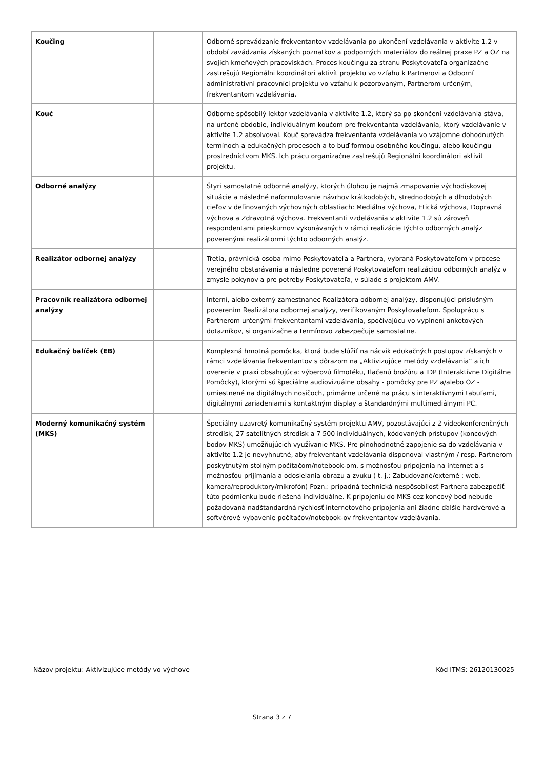| Koučing | | Odborné sprevádzanie frekventantov vzdelávania po ukončení vzdelávania v aktivite 1.2 v období zavádzania získaných poznatkov a podporných materiálov do reálnej praxe PZ a OZ na svojich kmeňových pracoviskách. Proces koučingu za stranu Poskytovateľa organizačne zastrešujú Regionálni koordinátori aktivít projektu vo vzťahu k Partnerovi a Odborní administratívni pracovníci projektu vo vzťahu k pozorovaným, Partnerom určeným, frekventantom vzdelávania. |
| Kouč | | Odborne spôsobilý lektor vzdelávania v aktivite 1.2, ktorý sa po skončení vzdelávania stáva, na určené obdobie, individuálnym koučom pre frekventanta vzdelávania, ktorý vzdelávanie v aktivite 1.2 absolvoval. Kouč sprevádza frekventanta vzdelávania vo vzájomne dohodnutých termínoch a edukačných procesoch a to buď formou osobného koučingu, alebo koučingu prostredníctvom MKS. Ich prácu organizačne zastrešujú Regionálni koordinátori aktivít projektu. |
| Odborné analýzy | | Štyri samostatné odborné analýzy, ktorých úlohou je najmä zmapovanie východiskovej situácie a následné naformulovanie návrhov krátkodobých, strednodobých a dlhodobých cieľov v definovaných výchovných oblastiach: Mediálna výchova, Etická výchova, Dopravná výchova a Zdravotná výchova. Frekventanti vzdelávania v aktivite 1.2 sú zároveň respondentami prieskumov vykonávaných v rámci realizácie týchto odborných analýz poverenými realizátormi týchto odborných analýz. |
| Realizátor odbornej analýzy | | Tretia, právnická osoba mimo Poskytovateľa a Partnera, vybraná Poskytovateľom v procese verejného obstarávania a následne poverená Poskytovateľom realizáciou odborných analýz v zmysle pokynov a pre potreby Poskytovateľa, v súlade s projektom AMV. |
| Pracovník realizátora odbornej analýzy | | Interní, alebo externý zamestnanec Realizátora odbornej analýzy, disponujúci príslušným poverením Realizátora odbornej analýzy, verifikovaným Poskytovateľom. Spoluprácu s Partnerom určenými frekventantami vzdelávania, spočívajúcu vo vyplnení anketových dotazníkov, si organizačne a termínovo zabezpečuje samostatne. |
| Edukačný balíček (EB) | | Komplexná hmotná pomôcka, ktorá bude slúžiť na nácvik edukačných postupov získaných v rámci vzdelávania frekventantov s dôrazom na „Aktivizujúce metódy vzdelávania“ a ich overenie v praxi obsahujúca: výberovú filmotéku, tlačenú brožúru a IDP (Interaktívne Digitálne Pomôcky), ktorými sú špeciálne audiovizuálne obsahy - pomôcky pre PZ a/alebo OZ - umiestnené na digitálnych nosičoch, primárne určené na prácu s interaktívnymi tabuľami, digitálnymi zariadeniami s kontaktným display a štandardnými multimediálnymi PC. |
| Moderný komunikačný systém (MKS) | | Špeciálny uzavretý komunikačný systém projektu AMV, pozostávajúci z 2 videokonferenčných stredísk, 27 satelitných stredísk a 7 500 individuálnych, kódovaných prístupov (koncových bodov MKS) umožňujúcich využívanie MKS. Pre plnohodnotné zapojenie sa do vzdelávania v aktivite 1.2 je nevyhnutné, aby frekventant vzdelávania disponoval vlastným / resp. Partnerom poskytnutým stolným počítačom/notebook-om, s možnosťou pripojenia na internet a s možnosťou prijímania a odosielania obrazu a zvuku ( t. j.: Zabudované/externé : web. kamera/reproduktory/mikrofón) Pozn.: prípadná technická nespôsobilosť Partnera zabezpečiť túto podmienku bude riešená individuálne. K pripojeniu do MKS cez koncový bod nebude požadovaná nadštandardná rýchlosť internetového pripojenia ani žiadne ďalšie hardvérové a softvérové vybavenie počítačov/notebook-ov frekventantov vzdelávania. |
Názov projektu: Aktivizujúce metódy vo výchove Kód ITMS: 26120130025
Strana 3 z 7